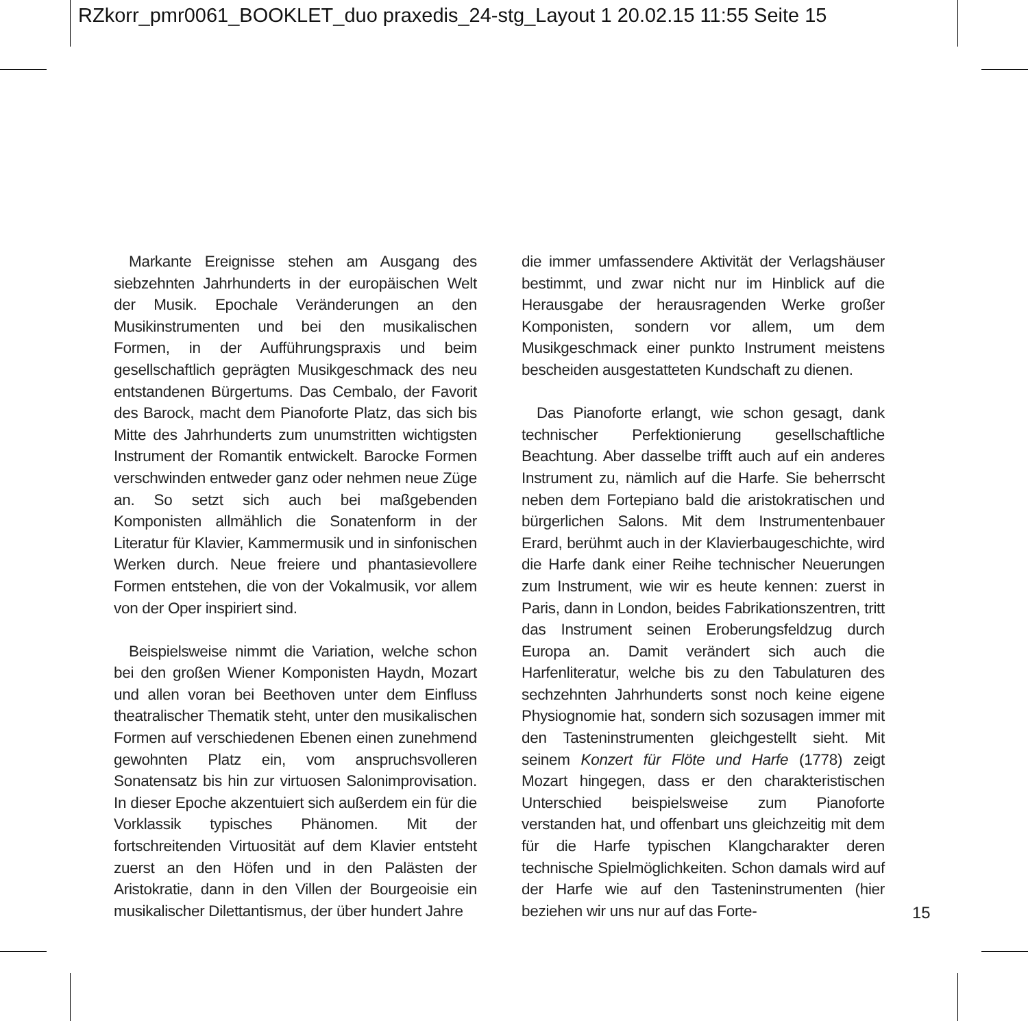RZkorr_pmr0061_BOOKLET_duo praxedis_24-stg_Layout 1 20.02.15 11:55 Seite 15
Markante Ereignisse stehen am Ausgang des siebzehnten Jahrhunderts in der europäischen Welt der Musik. Epochale Veränderungen an den Musikinstrumenten und bei den musikalischen Formen, in der Aufführungspraxis und beim gesellschaftlich geprägten Musikgeschmack des neu entstandenen Bürgertums. Das Cembalo, der Favorit des Barock, macht dem Pianoforte Platz, das sich bis Mitte des Jahrhunderts zum unumstritten wichtigsten Instrument der Romantik entwickelt. Barocke Formen verschwinden entweder ganz oder nehmen neue Züge an. So setzt sich auch bei maßgebenden Komponisten allmählich die Sonatenform in der Literatur für Klavier, Kammermusik und in sinfonischen Werken durch. Neue freiere und phantasievollere Formen entstehen, die von der Vokalmusik, vor allem von der Oper inspiriert sind.
Beispielsweise nimmt die Variation, welche schon bei den großen Wiener Komponisten Haydn, Mozart und allen voran bei Beethoven unter dem Einfluss theatralischer Thematik steht, unter den musikalischen Formen auf verschiedenen Ebenen einen zunehmend gewohnten Platz ein, vom anspruchsvolleren Sonatensatz bis hin zur virtuosen Salonimprovisation. In dieser Epoche akzentuiert sich außerdem ein für die Vorklassik typisches Phänomen. Mit der fortschreitenden Virtuosität auf dem Klavier entsteht zuerst an den Höfen und in den Palästen der Aristokratie, dann in den Villen der Bourgeoisie ein musikalischer Dilettantismus, der über hundert Jahre
die immer umfassendere Aktivität der Verlagshäuser bestimmt, und zwar nicht nur im Hinblick auf die Herausgabe der herausragenden Werke großer Komponisten, sondern vor allem, um dem Musikgeschmack einer punkto Instrument meistens bescheiden ausgestatteten Kundschaft zu dienen.
Das Pianoforte erlangt, wie schon gesagt, dank technischer Perfektionierung gesellschaftliche Beachtung. Aber dasselbe trifft auch auf ein anderes Instrument zu, nämlich auf die Harfe. Sie beherrscht neben dem Fortepiano bald die aristokratischen und bürgerlichen Salons. Mit dem Instrumentenbauer Erard, berühmt auch in der Klavierbaugeschichte, wird die Harfe dank einer Reihe technischer Neuerungen zum Instrument, wie wir es heute kennen: zuerst in Paris, dann in London, beides Fabrikationszentren, tritt das Instrument seinen Eroberungsfeldzug durch Europa an. Damit verändert sich auch die Harfenliteratur, welche bis zu den Tabulaturen des sechzehnten Jahrhunderts sonst noch keine eigene Physiognomie hat, sondern sich sozusagen immer mit den Tasteninstrumenten gleichgestellt sieht. Mit seinem Konzert für Flöte und Harfe (1778) zeigt Mozart hingegen, dass er den charakteristischen Unterschied beispielsweise zum Pianoforte verstanden hat, und offenbart uns gleichzeitig mit dem für die Harfe typischen Klangcharakter deren technische Spielmöglichkeiten. Schon damals wird auf der Harfe wie auf den Tasteninstrumenten (hier beziehen wir uns nur auf das Forte-
15